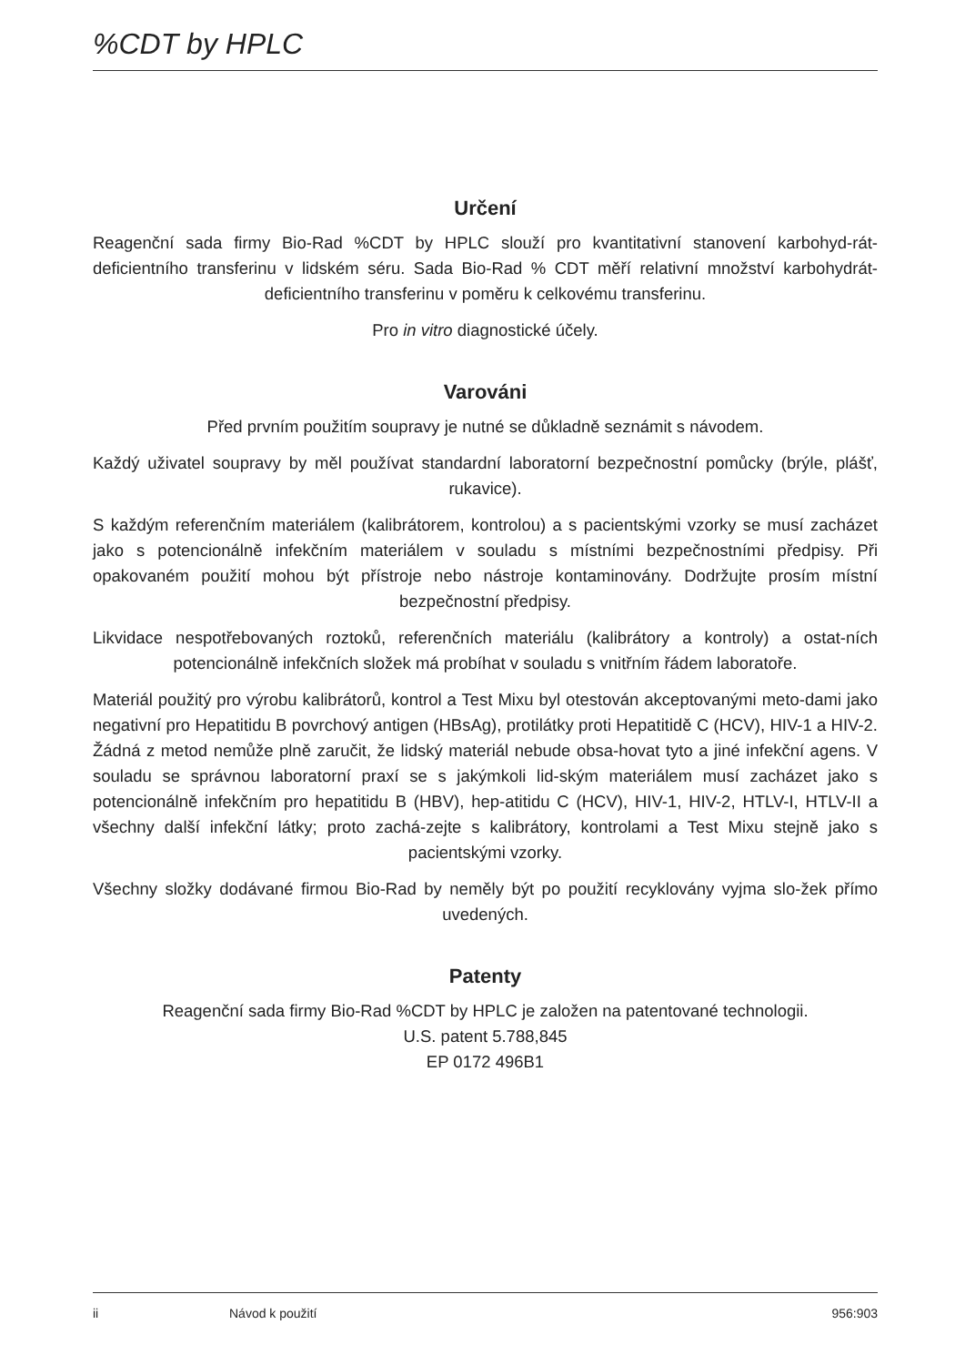%CDT by HPLC
Určení
Reagenční sada firmy Bio-Rad %CDT by HPLC slouží pro kvantitativní stanovení karbohyd-rát-deficientního transferinu v lidském séru. Sada Bio-Rad % CDT měří relativní množství karbohydrát-deficientního transferinu v poměru k celkovému transferinu.
Pro in vitro diagnostické účely.
Varováni
Před prvním použitím soupravy je nutné se důkladně seznámit s návodem.
Každý uživatel soupravy by měl používat standardní laboratorní bezpečnostní pomůcky (brýle, plášť, rukavice).
S každým referenčním materiálem (kalibrátorem, kontrolou) a s pacientskými vzorky se musí zacházet jako s potencionálně infekčním materiálem v souladu s místními bezpečnostními předpisy. Při opakovaném použití mohou být přístroje nebo nástroje kontaminovány. Dodržujte prosím místní bezpečnostní předpisy.
Likvidace nespotřebovaných roztoků, referenčních materiálu (kalibrátory a kontroly) a ostat-ních potencionálně infekčních složek má probíhat v souladu s vnitřním řádem laboratoře.
Materiál použitý pro výrobu kalibrátorů, kontrol a Test Mixu byl otestován akceptovanými meto-dami jako negativní pro Hepatitidu B povrchový antigen (HBsAg), protilátky proti Hepatitidě C (HCV), HIV-1 a HIV-2. Žádná z metod nemůže plně zaručit, že lidský materiál nebude obsa-hovat tyto a jiné infekční agens. V souladu se správnou laboratorní praxí se s jakýmkoli lid-ským materiálem musí zacházet jako s potencionálně infekčním pro hepatitidu B (HBV), hep-atitidu C (HCV), HIV-1, HIV-2, HTLV-I, HTLV-II a všechny další infekční látky; proto zachá-zejte s kalibrátory, kontrolami a Test Mixu stejně jako s pacientskými vzorky.
Všechny složky dodávané firmou Bio-Rad by neměly být po použití recyklovány vyjma slo-žek přímo uvedených.
Patenty
Reagenční sada firmy Bio-Rad %CDT by HPLC je založen na patentované technologii.
U.S. patent 5.788,845
EP 0172 496B1
ii Návod k použití 956:903